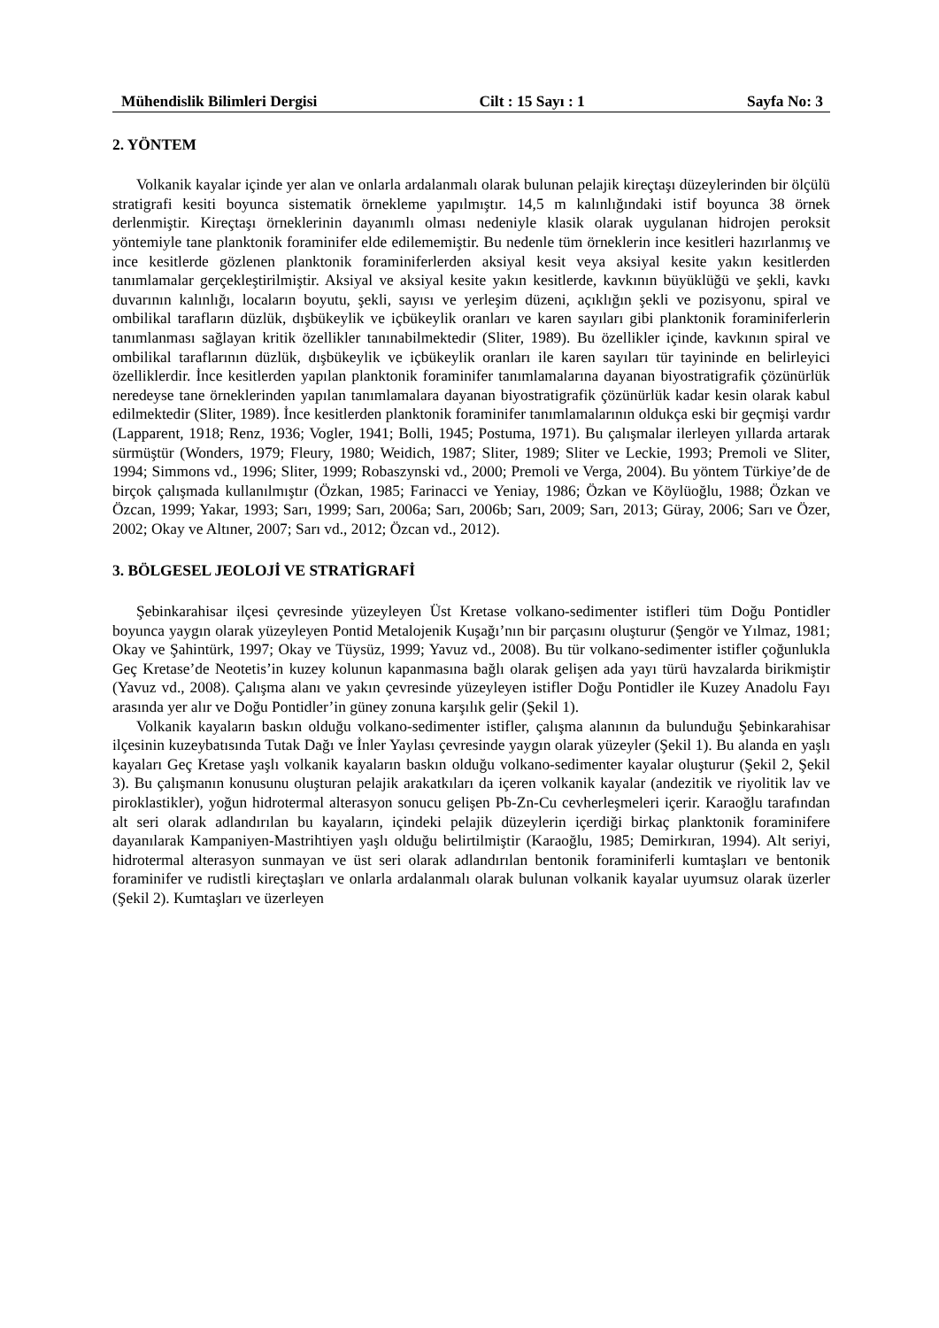Mühendislik Bilimleri Dergisi Cilt : 15 Sayı : 1 Sayfa No: 3
2. YÖNTEM
Volkanik kayalar içinde yer alan ve onlarla ardalanmalı olarak bulunan pelajik kireçtaşı düzeylerinden bir ölçülü stratigrafi kesiti boyunca sistematik örnekleme yapılmıştır. 14,5 m kalınlığındaki istif boyunca 38 örnek derlenmiştir. Kireçtaşı örneklerinin dayanımlı olması nedeniyle klasik olarak uygulanan hidrojen peroksit yöntemiyle tane planktonik foraminifer elde edilememiştir. Bu nedenle tüm örneklerin ince kesitleri hazırlanmış ve ince kesitlerde gözlenen planktonik foraminiferlerden aksiyal kesit veya aksiyal kesite yakın kesitlerden tanımlamalar gerçekleştirilmiştir. Aksiyal ve aksiyal kesite yakın kesitlerde, kavkının büyüklüğü ve şekli, kavkı duvarının kalınlığı, locaların boyutu, şekli, sayısı ve yerleşim düzeni, açıklığın şekli ve pozisyonu, spiral ve ombilikal tarafların düzlük, dışbükeylik ve içbükeylik oranları ve karen sayıları gibi planktonik foraminiferlerin tanımlanması sağlayan kritik özellikler tanınabilmektedir (Sliter, 1989). Bu özellikler içinde, kavkının spiral ve ombilikal taraflarının düzlük, dışbükeylik ve içbükeylik oranları ile karen sayıları tür tayininde en belirleyici özelliklerdir. İnce kesitlerden yapılan planktonik foraminifer tanımlamalarına dayanan biyostratigrafik çözünürlük neredeyse tane örneklerinden yapılan tanımlamalara dayanan biyostratigrafik çözünürlük kadar kesin olarak kabul edilmektedir (Sliter, 1989). İnce kesitlerden planktonik foraminifer tanımlamalarının oldukça eski bir geçmişi vardır (Lapparent, 1918; Renz, 1936; Vogler, 1941; Bolli, 1945; Postuma, 1971). Bu çalışmalar ilerleyen yıllarda artarak sürmüştür (Wonders, 1979; Fleury, 1980; Weidich, 1987; Sliter, 1989; Sliter ve Leckie, 1993; Premoli ve Sliter, 1994; Simmons vd., 1996; Sliter, 1999; Robaszynski vd., 2000; Premoli ve Verga, 2004). Bu yöntem Türkiye’de de birçok çalışmada kullanılmıştır (Özkan, 1985; Farinacci ve Yeniay, 1986; Özkan ve Köylüoğlu, 1988; Özkan ve Özcan, 1999; Yakar, 1993; Sarı, 1999; Sarı, 2006a; Sarı, 2006b; Sarı, 2009; Sarı, 2013; Güray, 2006; Sarı ve Özer, 2002; Okay ve Altıner, 2007; Sarı vd., 2012; Özcan vd., 2012).
3. BÖLGESEL JEOLOJİ VE STRATİGRAFİ
Şebinkarahisar ilçesi çevresinde yüzeyleyen Üst Kretase volkano-sedimenter istifleri tüm Doğu Pontidler boyunca yaygın olarak yüzeyleyen Pontid Metalojenik Kuşağı’nın bir parçasını oluşturur (Şengör ve Yılmaz, 1981; Okay ve Şahintürk, 1997; Okay ve Tüysüz, 1999; Yavuz vd., 2008). Bu tür volkano-sedimenter istifler çoğunlukla Geç Kretase’de Neotetis’in kuzey kolunun kapanmasına bağlı olarak gelişen ada yayı türü havzalarda birikmiştir (Yavuz vd., 2008). Çalışma alanı ve yakın çevresinde yüzeyleyen istifler Doğu Pontidler ile Kuzey Anadolu Fayı arasında yer alır ve Doğu Pontidler’in güney zonuna karşılık gelir (Şekil 1).
Volkanik kayaların baskın olduğu volkano-sedimenter istifler, çalışma alanının da bulunduğu Şebinkarahisar ilçesinin kuzeybatısında Tutak Dağı ve İnler Yaylası çevresinde yaygın olarak yüzeyler (Şekil 1). Bu alanda en yaşlı kayaları Geç Kretase yaşlı volkanik kayaların baskın olduğu volkano-sedimenter kayalar oluşturur (Şekil 2, Şekil 3). Bu çalışmanın konusunu oluşturan pelajik arakatkıları da içeren volkanik kayalar (andezitik ve riyolitik lav ve piroklastikler), yoğun hidrotermal alterasyon sonucu gelişen Pb-Zn-Cu cevherleşmeleri içerir. Karaoğlu tarafından alt seri olarak adlandırılan bu kayaların, içindeki pelajik düzeylerin içerdiği birkaç planktonik foraminifere dayanılarak Kampaniyen-Mastrihtiyen yaşlı olduğu belirtilmiştir (Karaoğlu, 1985; Demirkıran, 1994). Alt seriyi, hidrotermal alterasyon sunmayan ve üst seri olarak adlandırılan bentonik foraminiferli kumtaşları ve bentonik foraminifer ve rudistli kireçtaşları ve onlarla ardalanmalı olarak bulunan volkanik kayalar uyumsuz olarak üzerler (Şekil 2). Kumtaşları ve üzerleyen